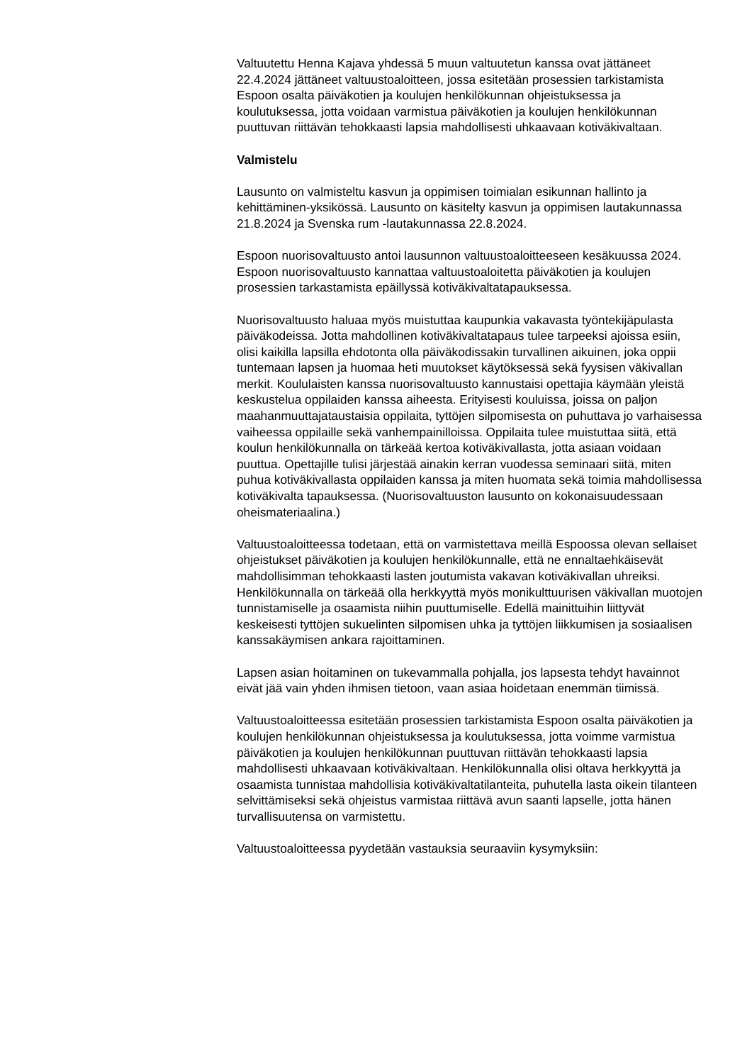Valtuutettu Henna Kajava yhdessä 5 muun valtuutetun kanssa ovat jättäneet 22.4.2024 jättäneet valtuustoaloitteen, jossa esitetään prosessien tarkistamista Espoon osalta päiväkotien ja koulujen henkilökunnan ohjeistuksessa ja koulutuksessa, jotta voidaan varmistua päiväkotien ja koulujen henkilökunnan puuttuvan riittävän tehokkaasti lapsia mahdollisesti uhkaavaan kotiväkivaltaan.
Valmistelu
Lausunto on valmisteltu kasvun ja oppimisen toimialan esikunnan hallinto ja kehittäminen-yksikössä. Lausunto on käsitelty kasvun ja oppimisen lautakunnassa 21.8.2024 ja Svenska rum -lautakunnassa 22.8.2024.
Espoon nuorisovaltuusto antoi lausunnon valtuustoaloitteeseen kesäkuussa 2024. Espoon nuorisovaltuusto kannattaa valtuustoaloitetta päiväkotien ja koulujen prosessien tarkastamista epäillyssä kotiväkivaltatapauksessa.
Nuorisovaltuusto haluaa myös muistuttaa kaupunkia vakavasta työntekijäpulasta päiväkodeissa. Jotta mahdollinen kotiväkivaltatapaus tulee tarpeeksi ajoissa esiin, olisi kaikilla lapsilla ehdotonta olla päiväkodissakin turvallinen aikuinen, joka oppii tuntemaan lapsen ja huomaa heti muutokset käytöksessä sekä fyysisen väkivallan merkit. Koululaisten kanssa nuorisovaltuusto kannustaisi opettajia käymään yleistä keskustelua oppilaiden kanssa aiheesta. Erityisesti kouluissa, joissa on paljon maahanmuuttajataustaisia oppilaita, tyttöjen silpomisesta on puhuttava jo varhaisessa vaiheessa oppilaille sekä vanhempainilloissa. Oppilaita tulee muistuttaa siitä, että koulun henkilökunnalla on tärkeää kertoa kotiväkivallasta, jotta asiaan voidaan puuttua. Opettajille tulisi järjestää ainakin kerran vuodessa seminaari siitä, miten puhua kotiväkivallasta oppilaiden kanssa ja miten huomata sekä toimia mahdollisessa kotiväkivalta tapauksessa. (Nuorisovaltuuston lausunto on kokonaisuudessaan oheismateriaalina.)
Valtuustoaloitteessa todetaan, että on varmistettava meillä Espoossa olevan sellaiset ohjeistukset päiväkotien ja koulujen henkilökunnalle, että ne ennaltaehkäisevät mahdollisimman tehokkaasti lasten joutumista vakavan kotiväkivallan uhreiksi. Henkilökunnalla on tärkeää olla herkkyyttä myös monikulttuurisen väkivallan muotojen tunnistamiselle ja osaamista niihin puuttumiselle. Edellä mainittuihin liittyvät keskeisesti tyttöjen sukuelinten silpomisen uhka ja tyttöjen liikkumisen ja sosiaalisen kanssakäymisen ankara rajoittaminen.
Lapsen asian hoitaminen on tukevammalla pohjalla, jos lapsesta tehdyt havainnot eivät jää vain yhden ihmisen tietoon, vaan asiaa hoidetaan enemmän tiimissä.
Valtuustoaloitteessa esitetään prosessien tarkistamista Espoon osalta päiväkotien ja koulujen henkilökunnan ohjeistuksessa ja koulutuksessa, jotta voimme varmistua päiväkotien ja koulujen henkilökunnan puuttuvan riittävän tehokkaasti lapsia mahdollisesti uhkaavaan kotiväkivaltaan. Henkilökunnalla olisi oltava herkkyyttä ja osaamista tunnistaa mahdollisia kotiväkivaltatilanteita, puhutella lasta oikein tilanteen selvittämiseksi sekä ohjeistus varmistaa riittävä avun saanti lapselle, jotta hänen turvallisuutensa on varmistettu.
Valtuustoaloitteessa pyydetään vastauksia seuraaviin kysymyksiin: